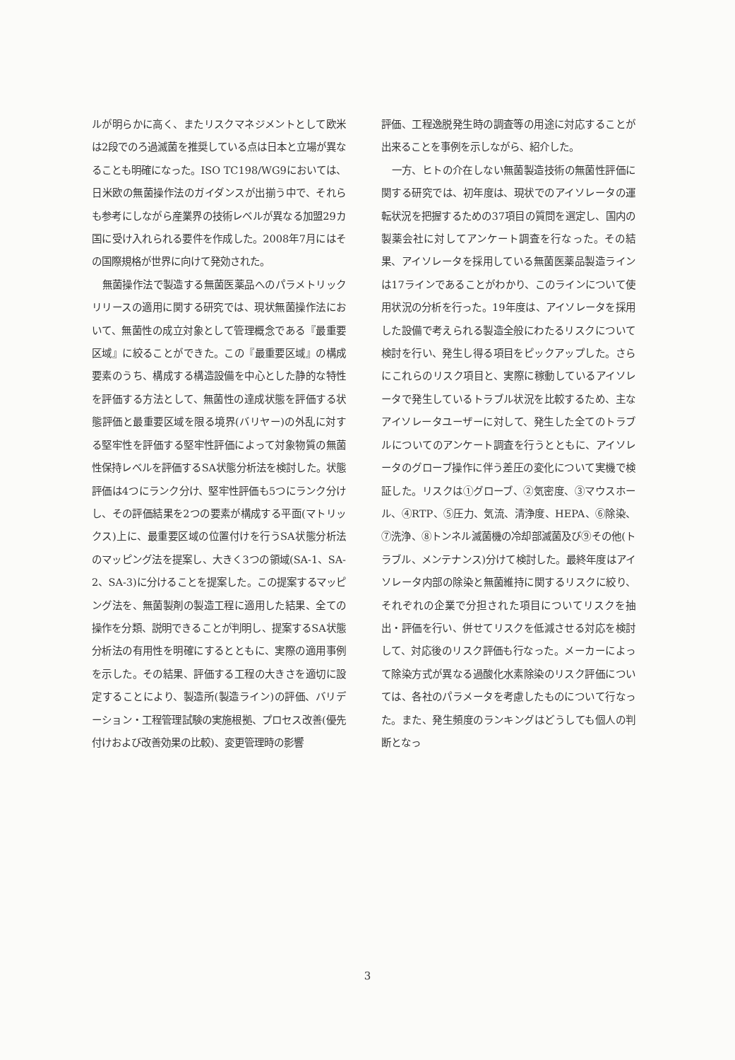ルが明らかに高く、またリスクマネジメントとして欧米は2段でのろ過滅菌を推奨している点は日本と立場が異なることも明確になった。ISO TC198/WG9においては、日米欧の無菌操作法のガイダンスが出揃う中で、それらも参考にしながら産業界の技術レベルが異なる加盟29カ国に受け入れられる要件を作成した。2008年7月にはその国際規格が世界に向けて発効された。
無菌操作法で製造する無菌医薬品へのパラメトリックリリースの適用に関する研究では、現状無菌操作法において、無菌性の成立対象として管理概念である『最重要区域』に絞ることができた。この『最重要区域』の構成要素のうち、構成する構造設備を中心とした静的な特性を評価する方法として、無菌性の達成状態を評価する状態評価と最重要区域を限る境界(バリヤー)の外乱に対する堅牢性を評価する堅牢性評価によって対象物質の無菌性保持レベルを評価するSA状態分析法を検討した。状態評価は4つにランク分け、堅牢性評価も5つにランク分けし、その評価結果を2つの要素が構成する平面(マトリックス)上に、最重要区域の位置付けを行うSA状態分析法のマッピング法を提案し、大きく3つの領域(SA-1、SA-2、SA-3)に分けることを提案した。この提案するマッピング法を、無菌製剤の製造工程に適用した結果、全ての操作を分類、説明できることが判明し、提案するSA状態分析法の有用性を明確にするとともに、実際の適用事例を示した。その結果、評価する工程の大きさを適切に設定することにより、製造所(製造ライン)の評価、バリデーション・工程管理試験の実施根拠、プロセス改善(優先付けおよび改善効果の比較)、変更管理時の影響
評価、工程逸脱発生時の調査等の用途に対応することが出来ることを事例を示しながら、紹介した。
一方、ヒトの介在しない無菌製造技術の無菌性評価に関する研究では、初年度は、現状でのアイソレータの運転状況を把握するための37項目の質問を選定し、国内の製薬会社に対してアンケート調査を行なった。その結果、アイソレータを採用している無菌医薬品製造ラインは17ラインであることがわかり、このラインについて使用状況の分析を行った。19年度は、アイソレータを採用した設備で考えられる製造全般にわたるリスクについて検討を行い、発生し得る項目をピックアップした。さらにこれらのリスク項目と、実際に稼動しているアイソレータで発生しているトラブル状況を比較するため、主なアイソレータユーザーに対して、発生した全てのトラブルについてのアンケート調査を行うとともに、アイソレータのグローブ操作に伴う差圧の変化について実機で検証した。リスクは①グローブ、②気密度、③マウスホール、④RTP、⑤圧力、気流、清浄度、HEPA、⑥除染、⑦洗浄、⑧トンネル滅菌機の冷却部滅菌及び⑨その他(トラブル、メンテナンス)分けて検討した。最終年度はアイソレータ内部の除染と無菌維持に関するリスクに絞り、それぞれの企業で分担された項目についてリスクを抽出・評価を行い、併せてリスクを低減させる対応を検討して、対応後のリスク評価も行なった。メーカーによって除染方式が異なる過酸化水素除染のリスク評価については、各社のパラメータを考慮したものについて行なった。また、発生頻度のランキングはどうしても個人の判断となっ
3